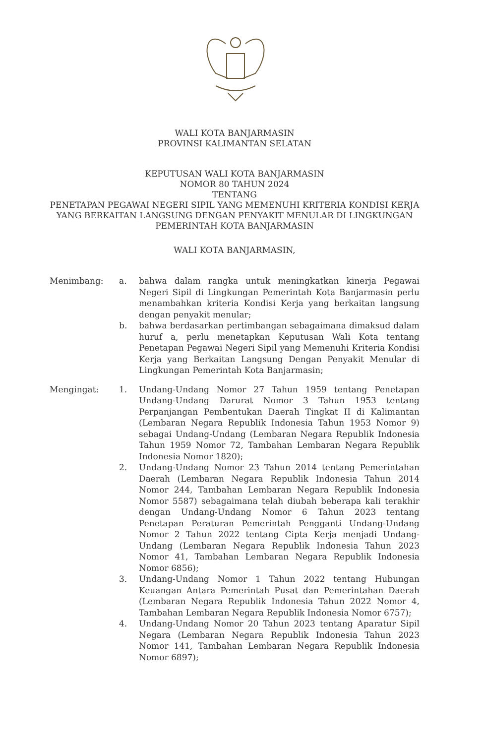WALI KOTA BANJARMASIN
PROVINSI KALIMANTAN SELATAN
KEPUTUSAN WALI KOTA BANJARMASIN
NOMOR 80 TAHUN 2024
TENTANG
PENETAPAN PEGAWAI NEGERI SIPIL YANG MEMENUHI KRITERIA KONDISI KERJA YANG BERKAITAN LANGSUNG DENGAN PENYAKIT MENULAR DI LINGKUNGAN PEMERINTAH KOTA BANJARMASIN
WALI KOTA BANJARMASIN,
Menimbang:
a.
bahwa dalam rangka untuk meningkatkan kinerja Pegawai Negeri Sipil di Lingkungan Pemerintah Kota Banjarmasin perlu menambahkan kriteria Kondisi Kerja yang berkaitan langsung dengan penyakit menular;
b.
bahwa berdasarkan pertimbangan sebagaimana dimaksud dalam huruf a, perlu menetapkan Keputusan Wali Kota tentang Penetapan Pegawai Negeri Sipil yang Memenuhi Kriteria Kondisi Kerja yang Berkaitan Langsung Dengan Penyakit Menular di Lingkungan Pemerintah Kota Banjarmasin;
Mengingat:
1.
Undang-Undang Nomor 27 Tahun 1959 tentang Penetapan Undang-Undang Darurat Nomor 3 Tahun 1953 tentang Perpanjangan Pembentukan Daerah Tingkat II di Kalimantan (Lembaran Negara Republik Indonesia Tahun 1953 Nomor 9) sebagai Undang-Undang (Lembaran Negara Republik Indonesia Tahun 1959 Nomor 72, Tambahan Lembaran Negara Republik Indonesia Nomor 1820);
2.
Undang-Undang Nomor 23 Tahun 2014 tentang Pemerintahan Daerah (Lembaran Negara Republik Indonesia Tahun 2014 Nomor 244, Tambahan Lembaran Negara Republik Indonesia Nomor 5587) sebagaimana telah diubah beberapa kali terakhir dengan Undang-Undang Nomor 6 Tahun 2023 tentang Penetapan Peraturan Pemerintah Pengganti Undang-Undang Nomor 2 Tahun 2022 tentang Cipta Kerja menjadi Undang-Undang (Lembaran Negara Republik Indonesia Tahun 2023 Nomor 41, Tambahan Lembaran Negara Republik Indonesia Nomor 6856);
3.
Undang-Undang Nomor 1 Tahun 2022 tentang Hubungan Keuangan Antara Pemerintah Pusat dan Pemerintahan Daerah (Lembaran Negara Republik Indonesia Tahun 2022 Nomor 4, Tambahan Lembaran Negara Republik Indonesia Nomor 6757);
4.
Undang-Undang Nomor 20 Tahun 2023 tentang Aparatur Sipil Negara (Lembaran Negara Republik Indonesia Tahun 2023 Nomor 141, Tambahan Lembaran Negara Republik Indonesia Nomor 6897);